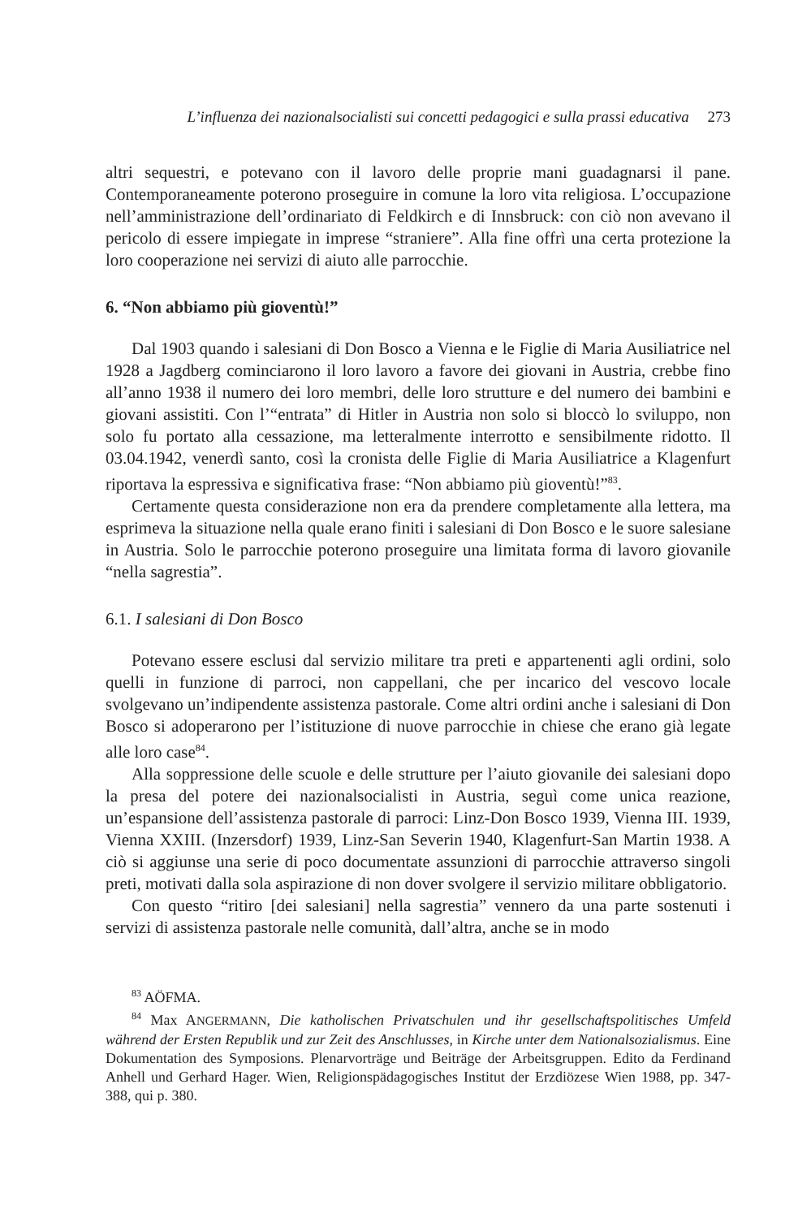L’influenza dei nazionalsocialisti sui concetti pedagogici e sulla prassi educativa 273
altri sequestri, e potevano con il lavoro delle proprie mani guadagnarsi il pane. Contemporaneamente poterono proseguire in comune la loro vita religiosa. L’occupazione nell’amministrazione dell’ordinariato di Feldkirch e di Innsbruck: con ciò non avevano il pericolo di essere impiegate in imprese “straniere”. Alla fine offrì una certa protezione la loro cooperazione nei servizi di aiuto alle parrocchie.
6. “Non abbiamo più gioventù!”
Dal 1903 quando i salesiani di Don Bosco a Vienna e le Figlie di Maria Ausiliatrice nel 1928 a Jagdberg cominciarono il loro lavoro a favore dei giovani in Austria, crebbe fino all’anno 1938 il numero dei loro membri, delle loro strutture e del numero dei bambini e giovani assistiti. Con l’“entrata” di Hitler in Austria non solo si bloccò lo sviluppo, non solo fu portato alla cessazione, ma letteralmente interrotto e sensibilmente ridotto. Il 03.04.1942, venerdì santo, così la cronista delle Figlie di Maria Ausiliatrice a Klagenfurt riportava la espressiva e significativa frase: “Non abbiamo più gioventù!”<sup>83</sup>.
Certamente questa considerazione non era da prendere completamente alla lettera, ma esprimeva la situazione nella quale erano finiti i salesiani di Don Bosco e le suore salesiane in Austria. Solo le parrocchie poterono proseguire una limitata forma di lavoro giovanile “nella sagrestia”.
6.1. I salesiani di Don Bosco
Potevano essere esclusi dal servizio militare tra preti e appartenenti agli ordini, solo quelli in funzione di parroci, non cappellani, che per incarico del vescovo locale svolgevano un’indipendente assistenza pastorale. Come altri ordini anche i salesiani di Don Bosco si adoperarono per l’istituzione di nuove parrocchie in chiese che erano già legate alle loro case<sup>84</sup>.
Alla soppressione delle scuole e delle strutture per l’aiuto giovanile dei salesiani dopo la presa del potere dei nazionalsocialisti in Austria, seguì come unica reazione, un’espansione dell’assistenza pastorale di parroci: Linz-Don Bosco 1939, Vienna III. 1939, Vienna XXIII. (Inzersdorf) 1939, Linz-San Severin 1940, Klagenfurt-San Martin 1938. A ciò si aggiunse una serie di poco documentate assunzioni di parrocchie attraverso singoli preti, motivati dalla sola aspirazione di non dover svolgere il servizio militare obbligatorio.
Con questo “ritiro [dei salesiani] nella sagrestia” vennero da una parte sostenuti i servizi di assistenza pastorale nelle comunità, dall’altra, anche se in modo
<sup>83</sup> AÖFMA.
<sup>84</sup> Max ANGERMANN, Die katholischen Privatschulen und ihr gesellschaftspolitisches Umfeld während der Ersten Republik und zur Zeit des Anschlusses, in Kirche unter dem Nationalsozialismus. Eine Dokumentation des Symposions. Plenarvorträge und Beiträge der Arbeitsgruppen. Edito da Ferdinand Anhell und Gerhard Hager. Wien, Religionspädagogisches Institut der Erzdiözese Wien 1988, pp. 347-388, qui p. 380.